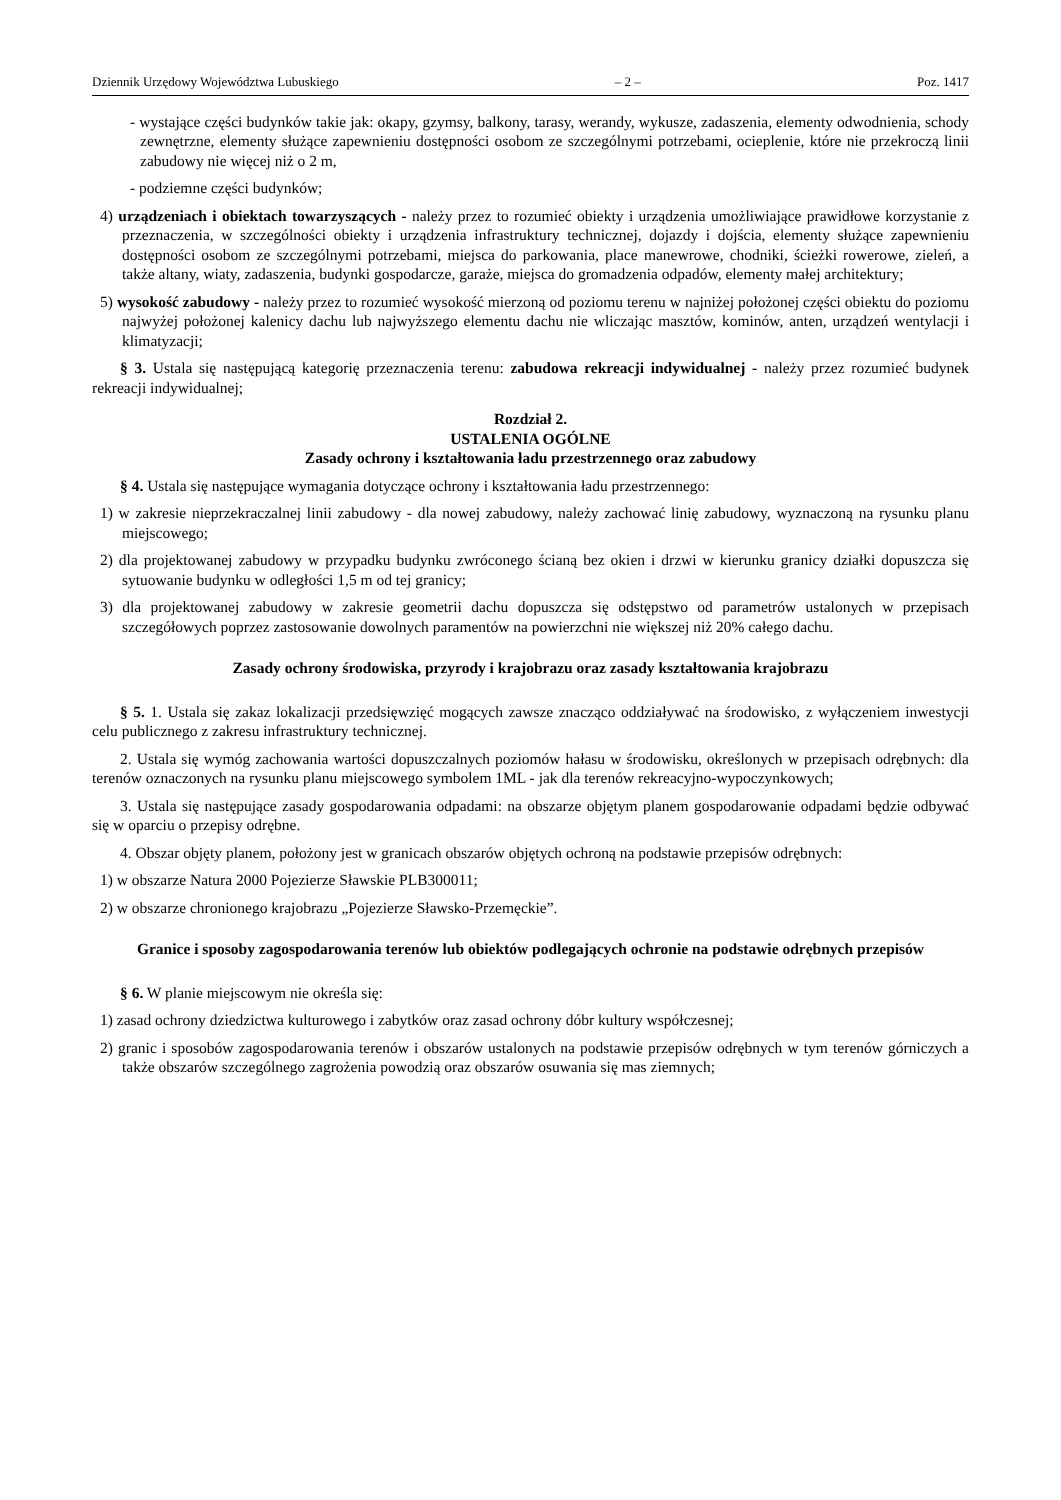Dziennik Urzędowy Województwa Lubuskiego – 2 – Poz. 1417
- wystające części budynków takie jak: okapy, gzymsy, balkony, tarasy, werandy, wykusze, zadaszenia, elementy odwodnienia, schody zewnętrzne, elementy służące zapewnieniu dostępności osobom ze szczególnymi potrzebami, ocieplenie, które nie przekroczą linii zabudowy nie więcej niż o 2 m,
- podziemne części budynków;
4) urządzeniach i obiektach towarzyszących - należy przez to rozumieć obiekty i urządzenia umożliwiające prawidłowe korzystanie z przeznaczenia, w szczególności obiekty i urządzenia infrastruktury technicznej, dojazdy i dojścia, elementy służące zapewnieniu dostępności osobom ze szczególnymi potrzebami, miejsca do parkowania, place manewrowe, chodniki, ścieżki rowerowe, zieleń, a także altany, wiaty, zadaszenia, budynki gospodarcze, garaże, miejsca do gromadzenia odpadów, elementy małej architektury;
5) wysokość zabudowy - należy przez to rozumieć wysokość mierzoną od poziomu terenu w najniżej położonej części obiektu do poziomu najwyżej położonej kalenicy dachu lub najwyższego elementu dachu nie wliczając masztów, kominów, anten, urządzeń wentylacji i klimatyzacji;
§ 3. Ustala się następującą kategorię przeznaczenia terenu: zabudowa rekreacji indywidualnej - należy przez rozumieć budynek rekreacji indywidualnej;
Rozdział 2.
USTALENIA OGÓLNE
Zasady ochrony i kształtowania ładu przestrzennego oraz zabudowy
§ 4. Ustala się następujące wymagania dotyczące ochrony i kształtowania ładu przestrzennego:
1) w zakresie nieprzekraczalnej linii zabudowy - dla nowej zabudowy, należy zachować linię zabudowy, wyznaczoną na rysunku planu miejscowego;
2) dla projektowanej zabudowy w przypadku budynku zwróconego ścianą bez okien i drzwi w kierunku granicy działki dopuszcza się sytuowanie budynku w odległości 1,5 m od tej granicy;
3) dla projektowanej zabudowy w zakresie geometrii dachu dopuszcza się odstępstwo od parametrów ustalonych w przepisach szczegółowych poprzez zastosowanie dowolnych paramentów na powierzchni nie większej niż 20% całego dachu.
Zasady ochrony środowiska, przyrody i krajobrazu oraz zasady kształtowania krajobrazu
§ 5. 1. Ustala się zakaz lokalizacji przedsięwzięć mogących zawsze znacząco oddziaływać na środowisko, z wyłączeniem inwestycji celu publicznego z zakresu infrastruktury technicznej.
2. Ustala się wymóg zachowania wartości dopuszczalnych poziomów hałasu w środowisku, określonych w przepisach odrębnych: dla terenów oznaczonych na rysunku planu miejscowego symbolem 1ML - jak dla terenów rekreacyjno-wypoczynkowych;
3. Ustala się następujące zasady gospodarowania odpadami: na obszarze objętym planem gospodarowanie odpadami będzie odbywać się w oparciu o przepisy odrębne.
4. Obszar objęty planem, położony jest w granicach obszarów objętych ochroną na podstawie przepisów odrębnych:
1) w obszarze Natura 2000 Pojezierze Sławskie PLB300011;
2) w obszarze chronionego krajobrazu „Pojezierze Sławsko-Przemęckie”.
Granice i sposoby zagospodarowania terenów lub obiektów podlegających ochronie na podstawie odrębnych przepisów
§ 6. W planie miejscowym nie określa się:
1) zasad ochrony dziedzictwa kulturowego i zabytków oraz zasad ochrony dóbr kultury współczesnej;
2) granic i sposobów zagospodarowania terenów i obszarów ustalonych na podstawie przepisów odrębnych w tym terenów górniczych a także obszarów szczególnego zagrożenia powodzią oraz obszarów osuwania się mas ziemnych;